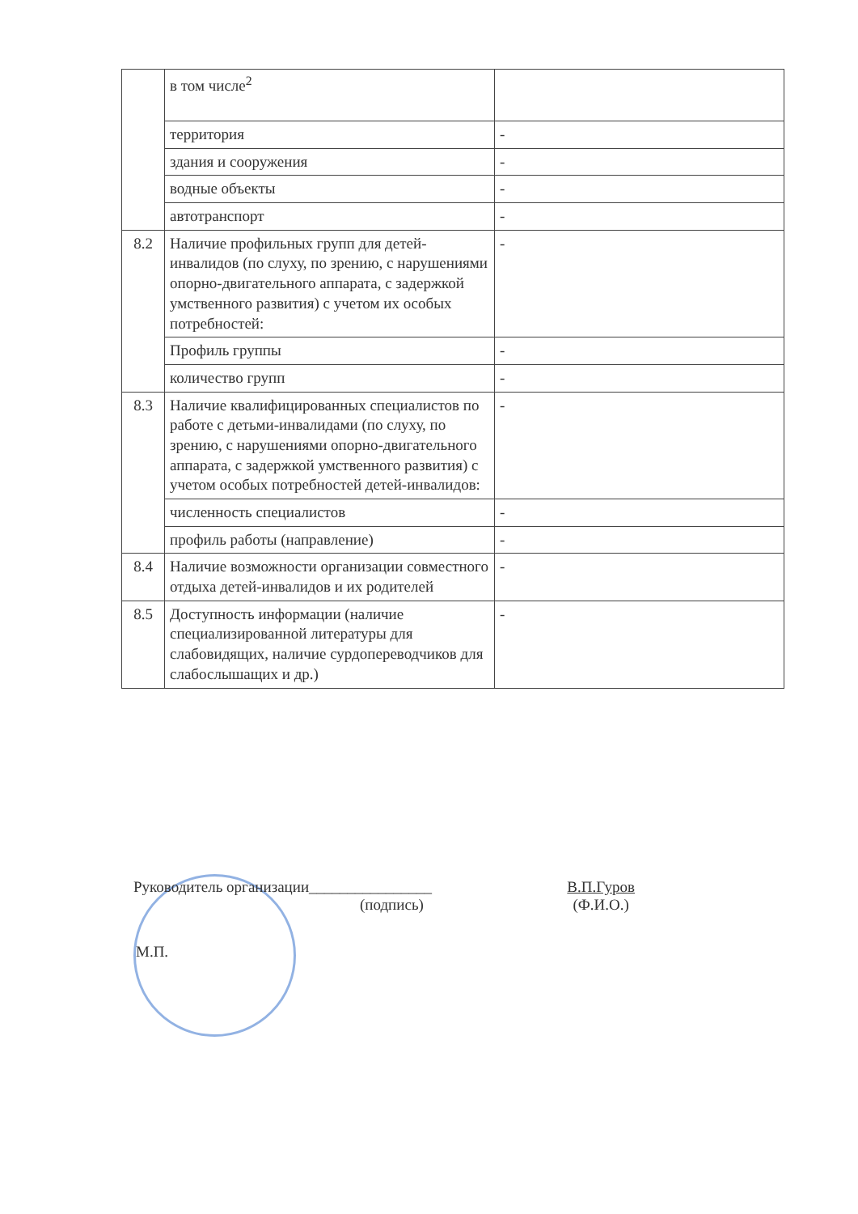| | в том числе<sup>2</sup> | |
| | территория | - |
| | здания и сооружения | - |
| | водные объекты | - |
| | автотранспорт | - |
| 8.2 | Наличие профильных групп для детей-инвалидов (по слуху, по зрению, с нарушениями опорно-двигательного аппарата, с задержкой умственного развития) с учетом их особых потребностей: | - |
| | Профиль группы | - |
| | количество групп | - |
| 8.3 | Наличие квалифицированных специалистов по работе с детьми-инвалидами (по слуху, по зрению, с нарушениями опорно-двигательного аппарата, с задержкой умственного развития) с учетом особых потребностей детей-инвалидов: | - |
| | численность специалистов | - |
| | профиль работы (направление) | - |
| 8.4 | Наличие возможности организации совместного отдыха детей-инвалидов и их родителей | - |
| 8.5 | Доступность информации (наличие специализированной литературы для слабовидящих, наличие сурдопереводчиков для слабослышащих и др.) | - |
Руководитель организации________________
(подпись)
В.П.Гуров
(Ф.И.О.)
М.П.